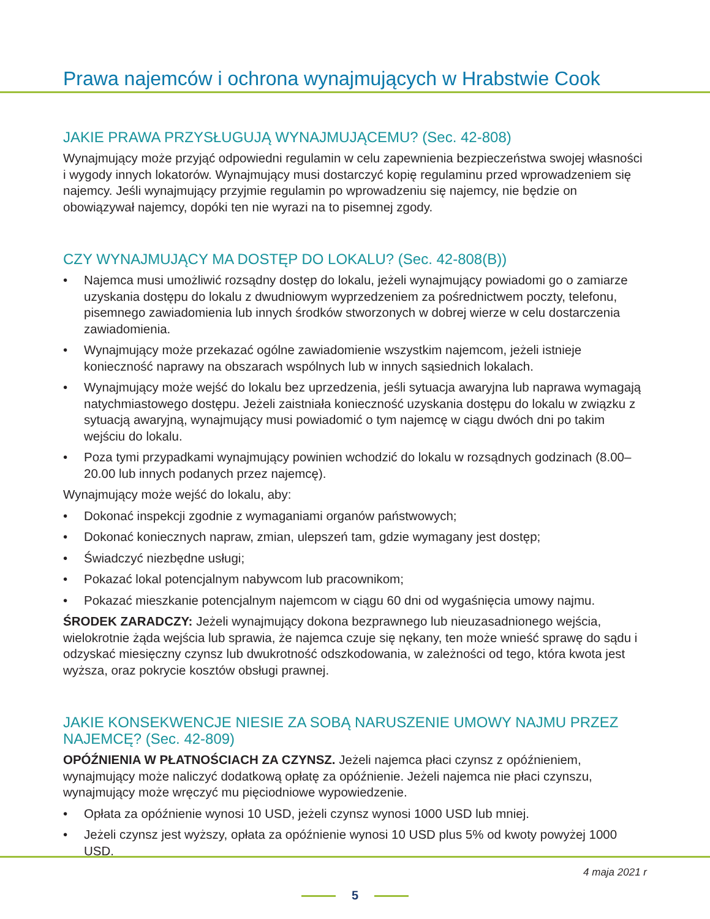Prawa najemców i ochrona wynajmujących w Hrabstwie Cook
JAKIE PRAWA PRZYSŁUGUJĄ WYNAJMUJĄCEMU? (Sec. 42-808)
Wynajmujący może przyjąć odpowiedni regulamin w celu zapewnienia bezpieczeństwa swojej własności i wygody innych lokatorów. Wynajmujący musi dostarczyć kopię regulaminu przed wprowadzeniem się najemcy. Jeśli wynajmujący przyjmie regulamin po wprowadzeniu się najemcy, nie będzie on obowiązywał najemcy, dopóki ten nie wyrazi na to pisemnej zgody.
CZY WYNAJMUJĄCY MA DOSTĘP DO LOKALU? (Sec. 42-808(B))
• Najemca musi umożliwić rozsądny dostęp do lokalu, jeżeli wynajmujący powiadomi go o zamiarze uzyskania dostępu do lokalu z dwudniowym wyprzedzeniem za pośrednictwem poczty, telefonu, pisemnego zawiadomienia lub innych środków stworzonych w dobrej wierze w celu dostarczenia zawiadomienia.
• Wynajmujący może przekazać ogólne zawiadomienie wszystkim najemcom, jeżeli istnieje konieczność naprawy na obszarach wspólnych lub w innych sąsiednich lokalach.
• Wynajmujący może wejść do lokalu bez uprzedzenia, jeśli sytuacja awaryjna lub naprawa wymagają natychmiastowego dostępu. Jeżeli zaistniała konieczność uzyskania dostępu do lokalu w związku z sytuacją awaryjną, wynajmujący musi powiadomić o tym najemcę w ciągu dwóch dni po takim wejściu do lokalu.
• Poza tymi przypadkami wynajmujący powinien wchodzić do lokalu w rozsądnych godzinach (8.00–20.00 lub innych podanych przez najemcę).
Wynajmujący może wejść do lokalu, aby:
• Dokonać inspekcji zgodnie z wymaganiami organów państwowych;
• Dokonać koniecznych napraw, zmian, ulepszeń tam, gdzie wymagany jest dostęp;
• Świadczyć niezbędne usługi;
• Pokazać lokal potencjalnym nabywcom lub pracownikom;
• Pokazać mieszkanie potencjalnym najemcom w ciągu 60 dni od wygaśnięcia umowy najmu.
ŚRODEK ZARADCZY: Jeżeli wynajmujący dokona bezprawnego lub nieuzasadnionego wejścia, wielokrotnie żąda wejścia lub sprawia, że najemca czuje się nękany, ten może wnieść sprawę do sądu i odzyskać miesięczny czynsz lub dwukrotność odszkodowania, w zależności od tego, która kwota jest wyższa, oraz pokrycie kosztów obsługi prawnej.
JAKIE KONSEKWENCJE NIESIE ZA SOBĄ NARUSZENIE UMOWY NAJMU PRZEZ NAJEMCĘ? (Sec. 42-809)
OPÓŹNIENIA W PŁATNOŚCIACH ZA CZYNSZ. Jeżeli najemca płaci czynsz z opóźnieniem, wynajmujący może naliczyć dodatkową opłatę za opóźnienie. Jeżeli najemca nie płaci czynszu, wynajmujący może wręczyć mu pięciodniowe wypowiedzenie.
• Opłata za opóźnienie wynosi 10 USD, jeżeli czynsz wynosi 1000 USD lub mniej.
• Jeżeli czynsz jest wyższy, opłata za opóźnienie wynosi 10 USD plus 5% od kwoty powyżej 1000 USD.
4 maja 2021 r
5